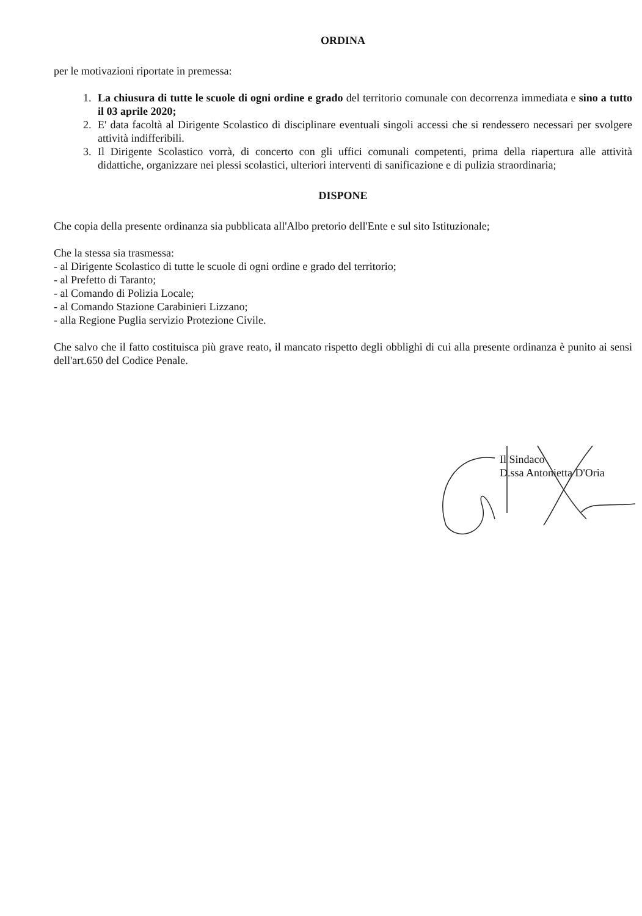ORDINA
per le motivazioni riportate in premessa:
1. La chiusura di tutte le scuole di ogni ordine e grado del territorio comunale con decorrenza immediata e sino a tutto il 03 aprile 2020;
2. E' data facoltà al Dirigente Scolastico di disciplinare eventuali singoli accessi che si rendessero necessari per svolgere attività indifferibili.
3. Il Dirigente Scolastico vorrà, di concerto con gli uffici comunali competenti, prima della riapertura alle attività didattiche, organizzare nei plessi scolastici, ulteriori interventi di sanificazione e di pulizia straordinaria;
DISPONE
Che copia della presente ordinanza sia pubblicata all'Albo pretorio dell'Ente e sul sito Istituzionale;
Che la stessa sia trasmessa:
- al Dirigente Scolastico di tutte le scuole di ogni ordine e grado del territorio;
- al Prefetto di Taranto;
- al Comando di Polizia Locale;
- al Comando Stazione Carabinieri Lizzano;
- alla Regione Puglia servizio Protezione Civile.
Che salvo che il fatto costituisca più grave reato, il mancato rispetto degli obblighi di cui alla presente ordinanza è punito ai sensi dell'art.650 del Codice Penale.
Il Sindaco
D.ssa Antonietta D'Oria